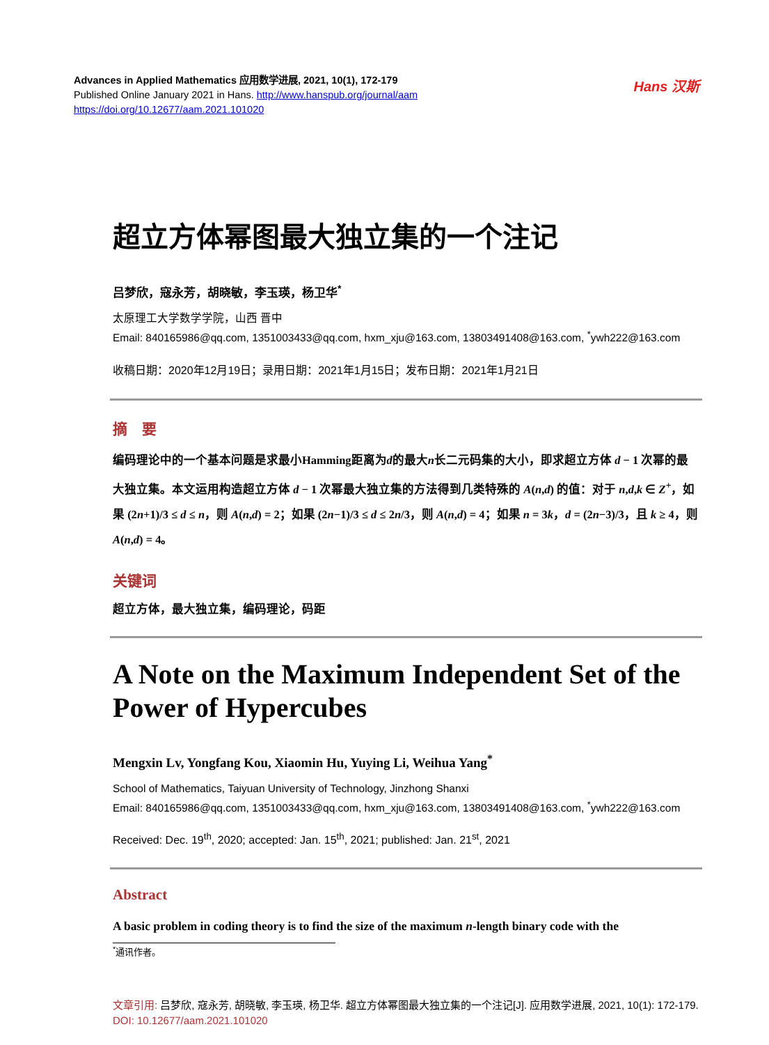Hans 汉斯
Advances in Applied Mathematics 应用数学进展, 2021, 10(1), 172-179
Published Online January 2021 in Hans. http://www.hanspub.org/journal/aam
https://doi.org/10.12677/aam.2021.101020
超立方体幂图最大独立集的一个注记
吕梦欣，寇永芳，胡晓敏，李玉瑛，杨卫华<sup>*</sup>
太原理工大学数学学院，山西 晋中
Email: 840165986@qq.com, 1351003433@qq.com, hxm_xju@163.com, 13803491408@163.com, <sup>*</sup>ywh222@163.com
收稿日期：2020年12月19日；录用日期：2021年1月15日；发布日期：2021年1月21日
摘　要
编码理论中的一个基本问题是求最小Hamming距离为d的最大n长二元码集的大小，即求超立方体 d − 1 次幂的最大独立集。本文运用构造超立方体 d − 1 次幂最大独立集的方法得到几类特殊的 A(n,d) 的值：对于 n,d,k ∈ Z<sup>+</sup>，如果 (2n+1)/3 ≤ d ≤ n，则 A(n,d) = 2；如果 (2n−1)/3 ≤ d ≤ 2n/3，则 A(n,d) = 4；如果 n = 3k，d = (2n−3)/3，且 k ≥ 4，则 A(n,d) = 4。
关键词
超立方体，最大独立集，编码理论，码距
A Note on the Maximum Independent Set of the Power of Hypercubes
Mengxin Lv, Yongfang Kou, Xiaomin Hu, Yuying Li, Weihua Yang<sup>*</sup>
School of Mathematics, Taiyuan University of Technology, Jinzhong Shanxi
Email: 840165986@qq.com, 1351003433@qq.com, hxm_xju@163.com, 13803491408@163.com, <sup>*</sup>ywh222@163.com
Received: Dec. 19<sup>th</sup>, 2020; accepted: Jan. 15<sup>th</sup>, 2021; published: Jan. 21<sup>st</sup>, 2021
Abstract
A basic problem in coding theory is to find the size of the maximum n-length binary code with the
<sup>*</sup> 通讯作者。
文章引用: 吕梦欣, 寇永芳, 胡晓敏, 李玉瑛, 杨卫华. 超立方体幂图最大独立集的一个注记[J]. 应用数学进展, 2021, 10(1): 172-179. DOI: 10.12677/aam.2021.101020